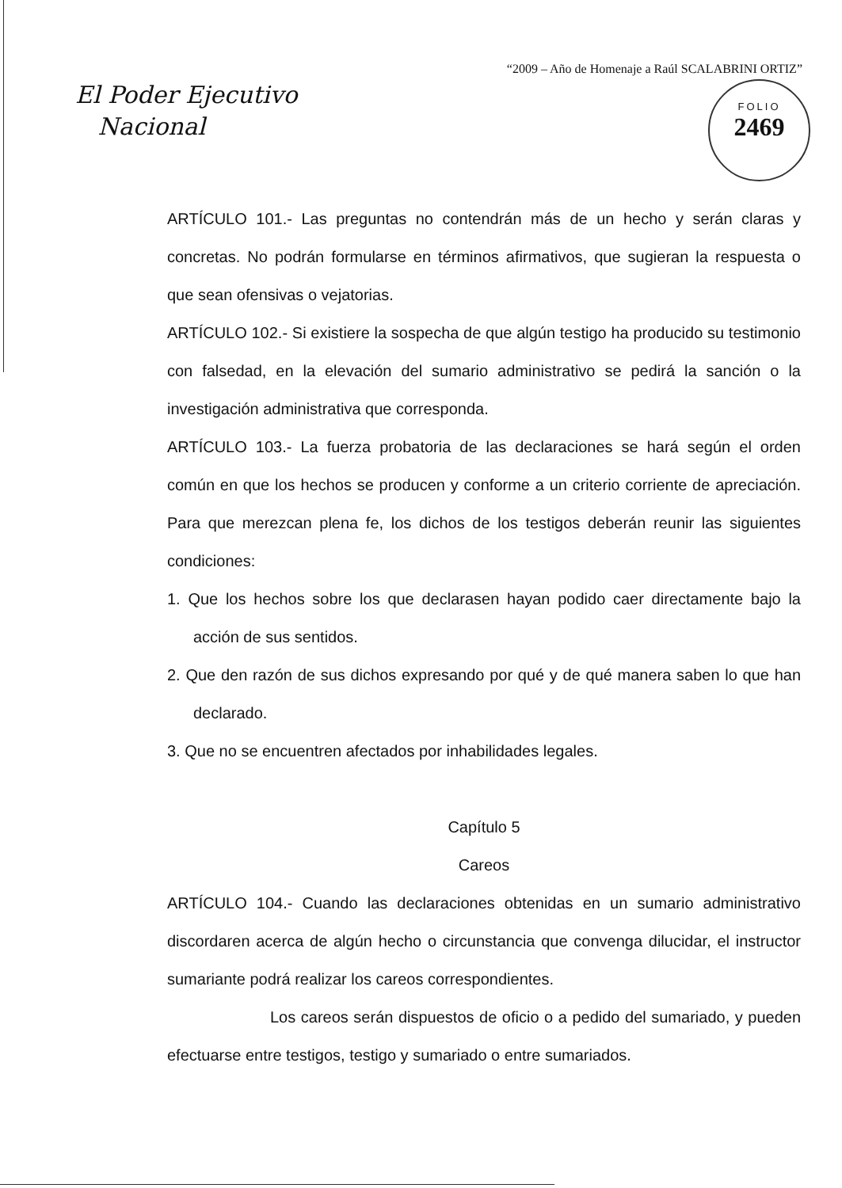“2009 – Año de Homenaje a Raúl SCALABRINI ORTIZ”
El Poder Ejecutivo
Nacional
FOLIO
2469
ARTÍCULO 101.- Las preguntas no contendrán más de un hecho y serán claras y concretas. No podrán formularse en términos afirmativos, que sugieran la respuesta o que sean ofensivas o vejatorias.
ARTÍCULO 102.- Si existiere la sospecha de que algún testigo ha producido su testimonio con falsedad, en la elevación del sumario administrativo se pedirá la sanción o la investigación administrativa que corresponda.
ARTÍCULO 103.- La fuerza probatoria de las declaraciones se hará según el orden común en que los hechos se producen y conforme a un criterio corriente de apreciación. Para que merezcan plena fe, los dichos de los testigos deberán reunir las siguientes condiciones:
1. Que los hechos sobre los que declarasen hayan podido caer directamente bajo la acción de sus sentidos.
2. Que den razón de sus dichos expresando por qué y de qué manera saben lo que han declarado.
3. Que no se encuentren afectados por inhabilidades legales.
Capítulo 5
Careos
ARTÍCULO 104.- Cuando las declaraciones obtenidas en un sumario administrativo discordaren acerca de algún hecho o circunstancia que convenga dilucidar, el instructor sumariante podrá realizar los careos correspondientes.
Los careos serán dispuestos de oficio o a pedido del sumariado, y pueden efectuarse entre testigos, testigo y sumariado o entre sumariados.